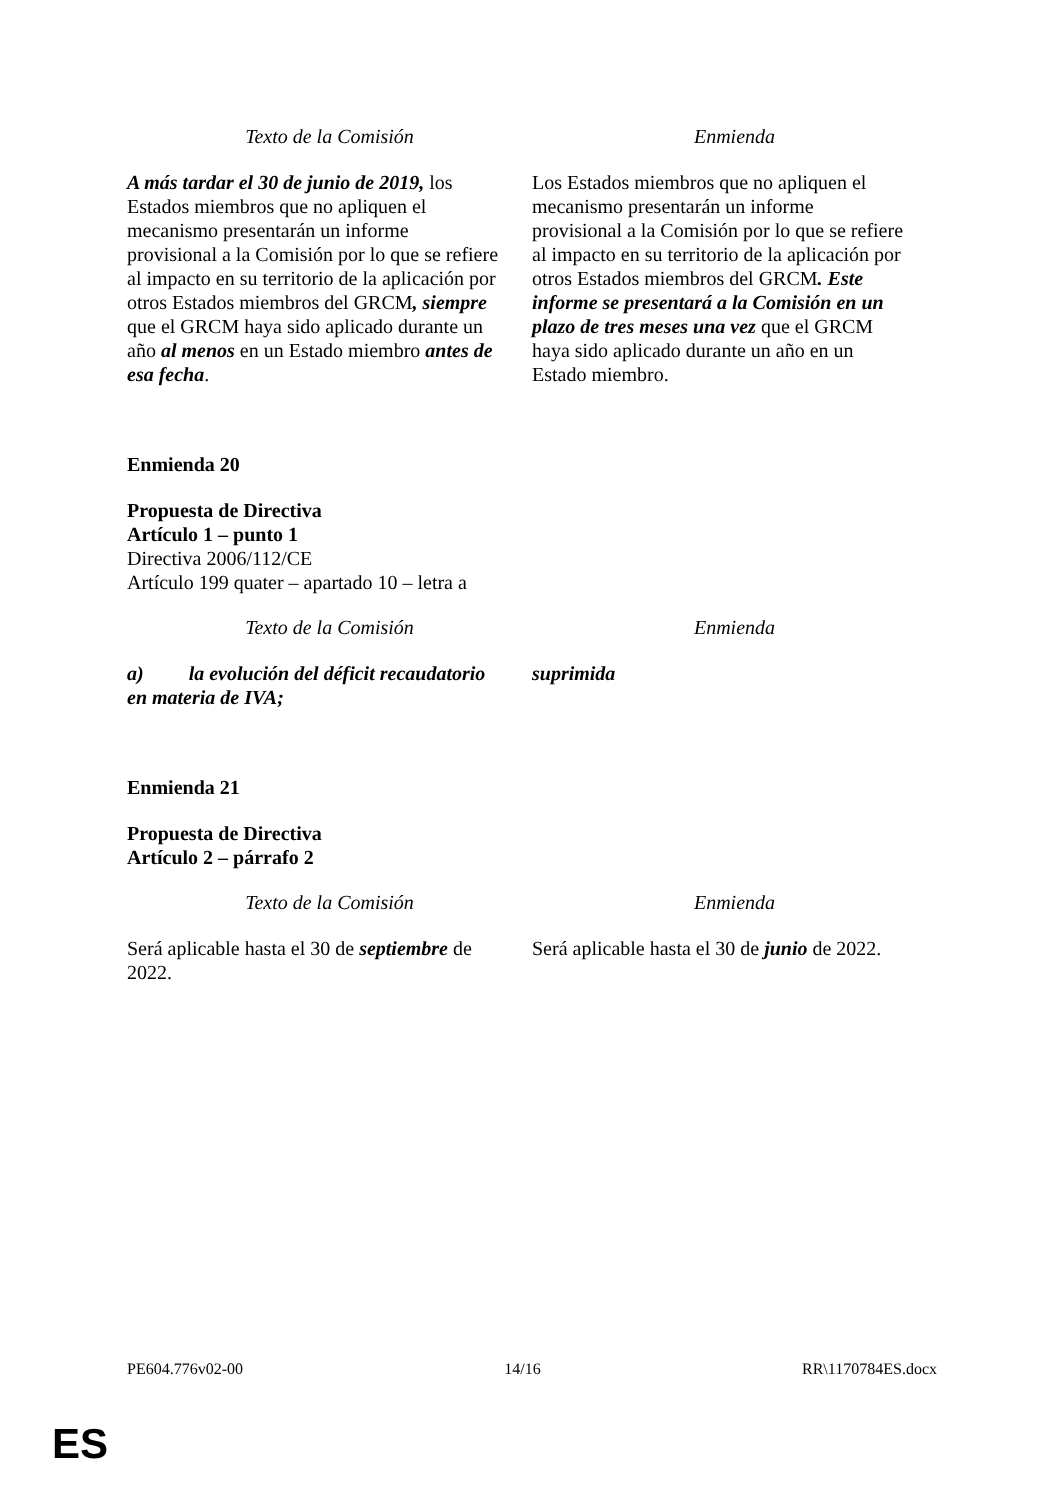| Texto de la Comisión | Enmienda |
| --- | --- |
| A más tardar el 30 de junio de 2019, los Estados miembros que no apliquen el mecanismo presentarán un informe provisional a la Comisión por lo que se refiere al impacto en su territorio de la aplicación por otros Estados miembros del GRCM , siempre que el GRCM haya sido aplicado durante un año al menos en un Estado miembro antes de esa fecha . | Los Estados miembros que no apliquen el mecanismo presentarán un informe provisional a la Comisión por lo que se refiere al impacto en su territorio de la aplicación por otros Estados miembros del GRCM . Este informe se presentará a la Comisión en un plazo de tres meses una vez que el GRCM haya sido aplicado durante un año en un Estado miembro. |
Enmienda 20
Propuesta de Directiva
Artículo 1 – punto 1
Directiva 2006/112/CE
Artículo 199 quater – apartado 10 – letra a
| Texto de la Comisión | Enmienda |
| --- | --- |
| a) la evolución del déficit recaudatorio en materia de IVA; | suprimida |
Enmienda 21
Propuesta de Directiva
Artículo 2 – párrafo 2
| Texto de la Comisión | Enmienda |
| --- | --- |
| Será aplicable hasta el 30 de septiembre de 2022. | Será aplicable hasta el 30 de junio de 2022. |
PE604.776v02-00 14/16 RR\1170784ES.docx
ES